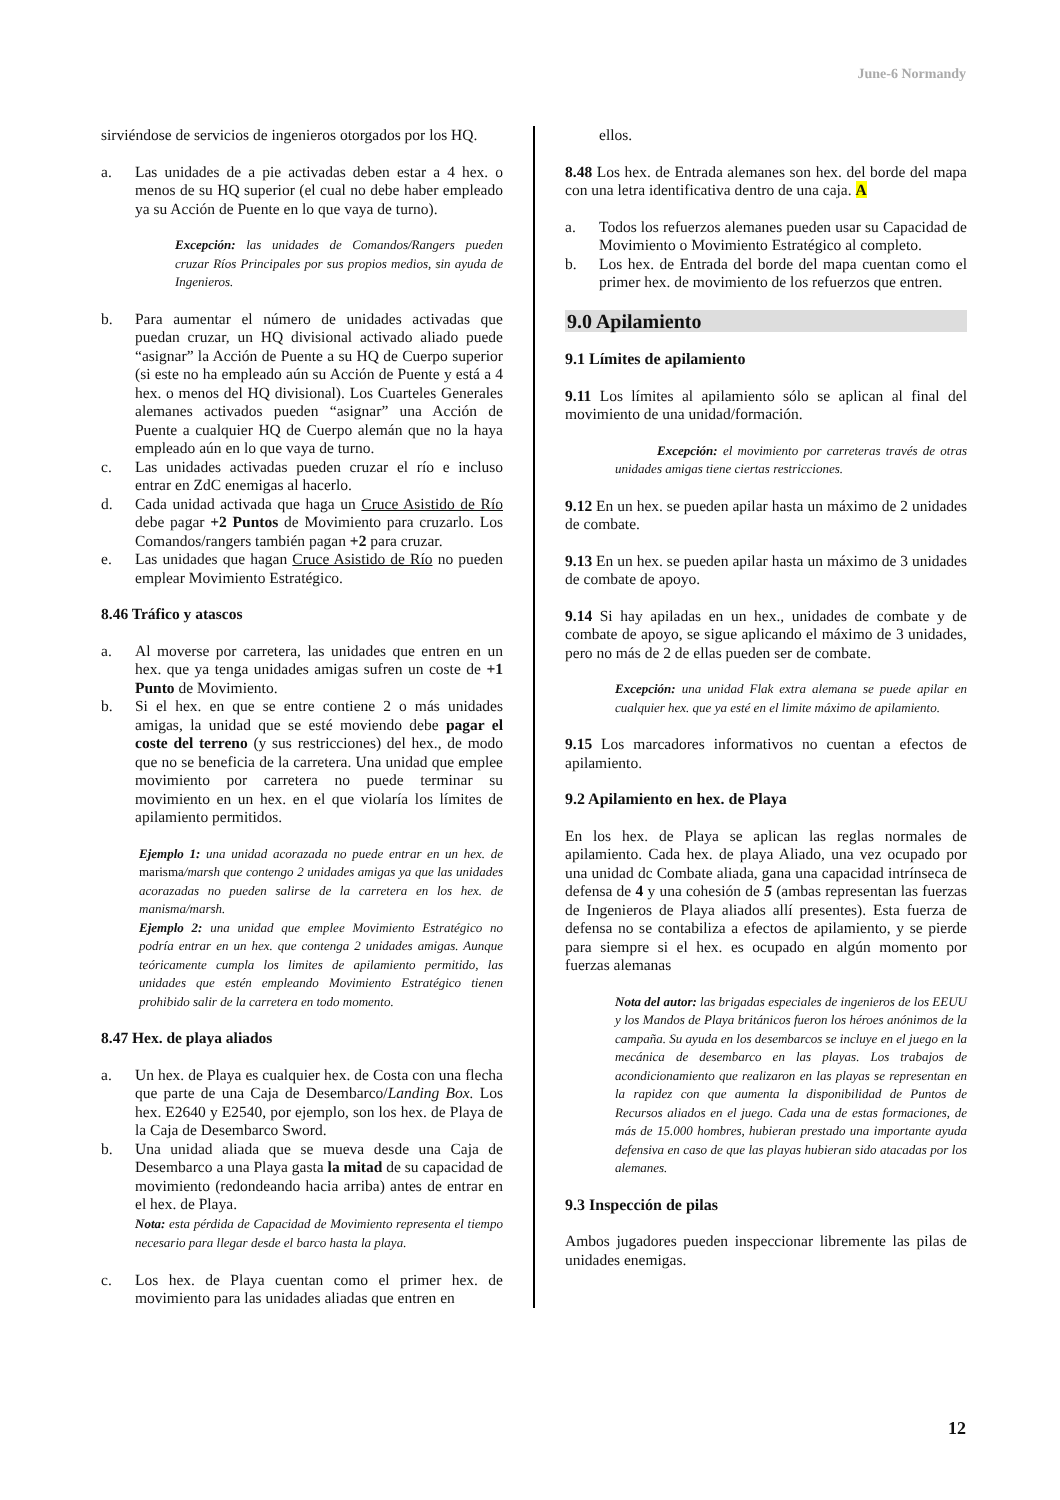June-6 Normandy
sirviéndose de servicios de ingenieros otorgados por los HQ.
a. Las unidades de a pie activadas deben estar a 4 hex. o menos de su HQ superior (el cual no debe haber empleado ya su Acción de Puente en lo que vaya de turno).
Excepción: las unidades de Comandos/Rangers pueden cruzar Ríos Principales por sus propios medios, sin ayuda de Ingenieros.
b. Para aumentar el número de unidades activadas que puedan cruzar, un HQ divisional activado aliado puede “asignar” la Acción de Puente a su HQ de Cuerpo superior (si este no ha empleado aún su Acción de Puente y está a 4 hex. o menos del HQ divisional). Los Cuarteles Generales alemanes activados pueden “asignar” una Acción de Puente a cualquier HQ de Cuerpo alemán que no la haya empleado aún en lo que vaya de turno.
c. Las unidades activadas pueden cruzar el río e incluso entrar en ZdC enemigas al hacerlo.
d. Cada unidad activada que haga un Cruce Asistido de Río debe pagar +2 Puntos de Movimiento para cruzarlo. Los Comandos/rangers también pagan +2 para cruzar.
e. Las unidades que hagan Cruce Asistido de Río no pueden emplear Movimiento Estratégico.
8.46 Tráfico y atascos
a. Al moverse por carretera, las unidades que entren en un hex. que ya tenga unidades amigas sufren un coste de +1 Punto de Movimiento.
b. Si el hex. en que se entre contiene 2 o más unidades amigas, la unidad que se esté moviendo debe pagar el coste del terreno (y sus restricciones) del hex., de modo que no se beneficia de la carretera. Una unidad que emplee movimiento por carretera no puede terminar su movimiento en un hex. en el que violaría los límites de apilamiento permitidos.
Ejemplo 1: una unidad acorazada no puede entrar en un hex. de marisma/marsh que contengo 2 unidades amigas ya que las unidades acorazadas no pueden salirse de la carretera en los hex. de manisma/marsh.
Ejemplo 2: una unidad que emplee Movimiento Estratégico no podría entrar en un hex. que contenga 2 unidades amigas. Aunque teóricamente cumpla los limites de apilamiento permitido, las unidades que estén empleando Movimiento Estratégico tienen prohibido salir de la carretera en todo momento.
8.47 Hex. de playa aliados
a. Un hex. de Playa es cualquier hex. de Costa con una flecha que parte de una Caja de Desembarco/Landing Box. Los hex. E2640 y E2540, por ejemplo, son los hex. de Playa de la Caja de Desembarco Sword.
b. Una unidad aliada que se mueva desde una Caja de Desembarco a una Playa gasta la mitad de su capacidad de movimiento (redondeando hacia arriba) antes de entrar en el hex. de Playa.
Nota: esta pérdida de Capacidad de Movimiento representa el tiempo necesario para llegar desde el barco hasta la playa.
c. Los hex. de Playa cuentan como el primer hex. de movimiento para las unidades aliadas que entren en
ellos.
8.48 Los hex. de Entrada alemanes son hex. del borde del mapa con una letra identificativa dentro de una caja. A
a. Todos los refuerzos alemanes pueden usar su Capacidad de Movimiento o Movimiento Estratégico al completo.
b. Los hex. de Entrada del borde del mapa cuentan como el primer hex. de movimiento de los refuerzos que entren.
9.0 Apilamiento
9.1 Límites de apilamiento
9.11 Los límites al apilamiento sólo se aplican al final del movimiento de una unidad/formación.
Excepción: el movimiento por carreteras través de otras unidades amigas tiene ciertas restricciones.
9.12 En un hex. se pueden apilar hasta un máximo de 2 unidades de combate.
9.13 En un hex. se pueden apilar hasta un máximo de 3 unidades de combate de apoyo.
9.14 Si hay apiladas en un hex., unidades de combate y de combate de apoyo, se sigue aplicando el máximo de 3 unidades, pero no más de 2 de ellas pueden ser de combate.
Excepción: una unidad Flak extra alemana se puede apilar en cualquier hex. que ya esté en el limite máximo de apilamiento.
9.15 Los marcadores informativos no cuentan a efectos de apilamiento.
9.2 Apilamiento en hex. de Playa
En los hex. de Playa se aplican las reglas normales de apilamiento. Cada hex. de playa Aliado, una vez ocupado por una unidad dc Combate aliada, gana una capacidad intrínseca de defensa de 4 y una cohesión de 5 (ambas representan las fuerzas de Ingenieros de Playa aliados allí presentes). Esta fuerza de defensa no se contabiliza a efectos de apilamiento, y se pierde para siempre si el hex. es ocupado en algún momento por fuerzas alemanas
Nota del autor: las brigadas especiales de ingenieros de los EEUU y los Mandos de Playa británicos fueron los héroes anónimos de la campaña. Su ayuda en los desembarcos se incluye en el juego en la mecánica de desembarco en las playas. Los trabajos de acondicionamiento que realizaron en las playas se representan en la rapidez con que aumenta la disponibilidad de Puntos de Recursos aliados en el juego. Cada una de estas formaciones, de más de 15.000 hombres, hubieran prestado una importante ayuda defensiva en caso de que las playas hubieran sido atacadas por los alemanes.
9.3 Inspección de pilas
Ambos jugadores pueden inspeccionar libremente las pilas de unidades enemigas.
12